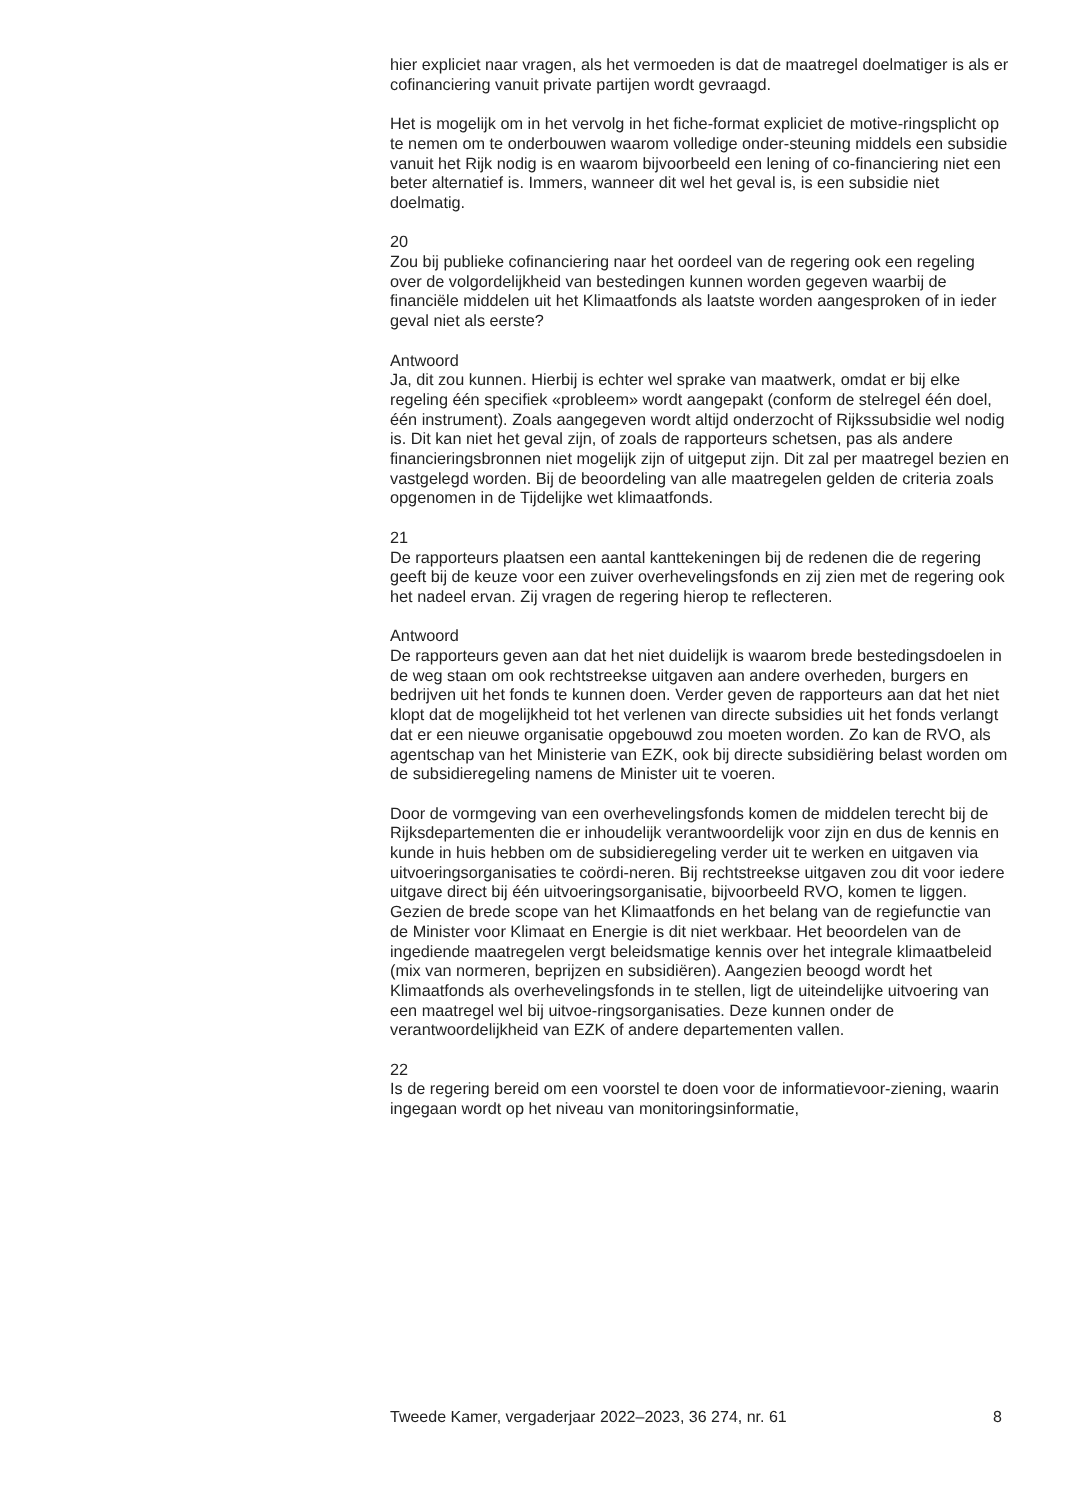hier expliciet naar vragen, als het vermoeden is dat de maatregel doelmatiger is als er cofinanciering vanuit private partijen wordt gevraagd.
Het is mogelijk om in het vervolg in het fiche-format expliciet de motive-ringsplicht op te nemen om te onderbouwen waarom volledige onder-steuning middels een subsidie vanuit het Rijk nodig is en waarom bijvoorbeeld een lening of co-financiering niet een beter alternatief is. Immers, wanneer dit wel het geval is, is een subsidie niet doelmatig.
20
Zou bij publieke cofinanciering naar het oordeel van de regering ook een regeling over de volgordelijkheid van bestedingen kunnen worden gegeven waarbij de financiële middelen uit het Klimaatfonds als laatste worden aangesproken of in ieder geval niet als eerste?
Antwoord
Ja, dit zou kunnen. Hierbij is echter wel sprake van maatwerk, omdat er bij elke regeling één specifiek «probleem» wordt aangepakt (conform de stelregel één doel, één instrument). Zoals aangegeven wordt altijd onderzocht of Rijkssubsidie wel nodig is. Dit kan niet het geval zijn, of zoals de rapporteurs schetsen, pas als andere financieringsbronnen niet mogelijk zijn of uitgeput zijn. Dit zal per maatregel bezien en vastgelegd worden. Bij de beoordeling van alle maatregelen gelden de criteria zoals opgenomen in de Tijdelijke wet klimaatfonds.
21
De rapporteurs plaatsen een aantal kanttekeningen bij de redenen die de regering geeft bij de keuze voor een zuiver overhevelingsfonds en zij zien met de regering ook het nadeel ervan. Zij vragen de regering hierop te reflecteren.
Antwoord
De rapporteurs geven aan dat het niet duidelijk is waarom brede bestedingsdoelen in de weg staan om ook rechtstreekse uitgaven aan andere overheden, burgers en bedrijven uit het fonds te kunnen doen. Verder geven de rapporteurs aan dat het niet klopt dat de mogelijkheid tot het verlenen van directe subsidies uit het fonds verlangt dat er een nieuwe organisatie opgebouwd zou moeten worden. Zo kan de RVO, als agentschap van het Ministerie van EZK, ook bij directe subsidiëring belast worden om de subsidieregeling namens de Minister uit te voeren.
Door de vormgeving van een overhevelingsfonds komen de middelen terecht bij de Rijksdepartementen die er inhoudelijk verantwoordelijk voor zijn en dus de kennis en kunde in huis hebben om de subsidieregeling verder uit te werken en uitgaven via uitvoeringsorganisaties te coördi-neren. Bij rechtstreekse uitgaven zou dit voor iedere uitgave direct bij één uitvoeringsorganisatie, bijvoorbeeld RVO, komen te liggen. Gezien de brede scope van het Klimaatfonds en het belang van de regiefunctie van de Minister voor Klimaat en Energie is dit niet werkbaar. Het beoordelen van de ingediende maatregelen vergt beleidsmatige kennis over het integrale klimaatbeleid (mix van normeren, beprijzen en subsidiëren). Aangezien beoogd wordt het Klimaatfonds als overhevelingsfonds in te stellen, ligt de uiteindelijke uitvoering van een maatregel wel bij uitvoe-ringsorganisaties. Deze kunnen onder de verantwoordelijkheid van EZK of andere departementen vallen.
22
Is de regering bereid om een voorstel te doen voor de informatievoor-ziening, waarin ingegaan wordt op het niveau van monitoringsinformatie,
Tweede Kamer, vergaderjaar 2022–2023, 36 274, nr. 61 8